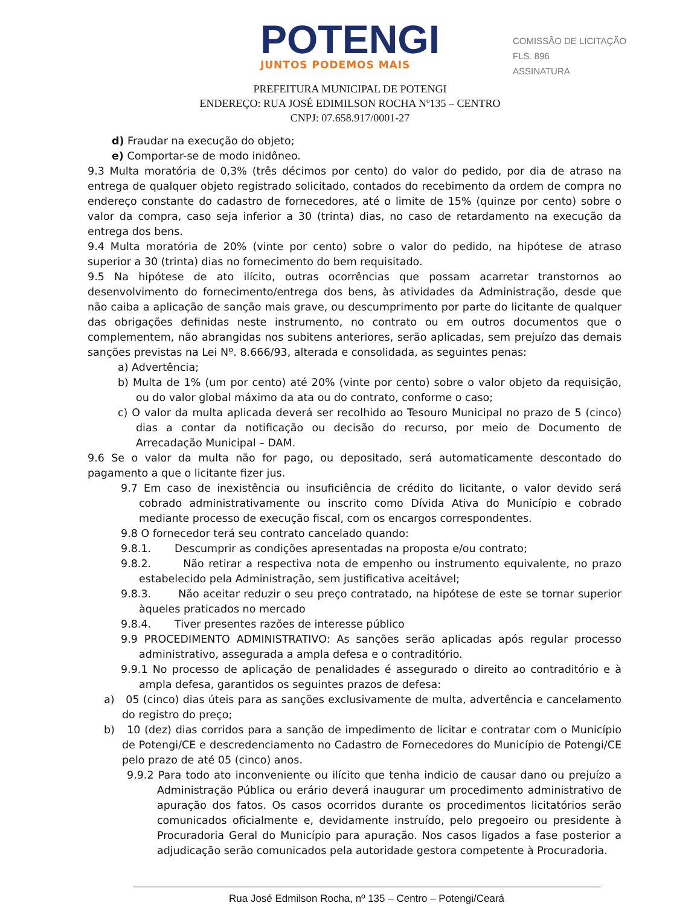POTENGI
JUNTOS PODEMOS MAIS
COMISSÃO DE LICITAÇÃO
FLS. 896
ASSINATURA
PREFEITURA MUNICIPAL DE POTENGI
ENDEREÇO: RUA JOSÉ EDIMILSON ROCHA Nº135 – CENTRO
CNPJ: 07.658.917/0001-27
d) Fraudar na execução do objeto;
e) Comportar-se de modo inidôneo.
9.3 Multa moratória de 0,3% (três décimos por cento) do valor do pedido, por dia de atraso na entrega de qualquer objeto registrado solicitado, contados do recebimento da ordem de compra no endereço constante do cadastro de fornecedores, até o limite de 15% (quinze por cento) sobre o valor da compra, caso seja inferior a 30 (trinta) dias, no caso de retardamento na execução da entrega dos bens.
9.4 Multa moratória de 20% (vinte por cento) sobre o valor do pedido, na hipótese de atraso superior a 30 (trinta) dias no fornecimento do bem requisitado.
9.5 Na hipótese de ato ilícito, outras ocorrências que possam acarretar transtornos ao desenvolvimento do fornecimento/entrega dos bens, às atividades da Administração, desde que não caiba a aplicação de sanção mais grave, ou descumprimento por parte do licitante de qualquer das obrigações definidas neste instrumento, no contrato ou em outros documentos que o complementem, não abrangidas nos subitens anteriores, serão aplicadas, sem prejuízo das demais sanções previstas na Lei Nº. 8.666/93, alterada e consolidada, as seguintes penas:
a) Advertência;
b) Multa de 1% (um por cento) até 20% (vinte por cento) sobre o valor objeto da requisição, ou do valor global máximo da ata ou do contrato, conforme o caso;
c) O valor da multa aplicada deverá ser recolhido ao Tesouro Municipal no prazo de 5 (cinco) dias a contar da notificação ou decisão do recurso, por meio de Documento de Arrecadação Municipal – DAM.
9.6 Se o valor da multa não for pago, ou depositado, será automaticamente descontado do pagamento a que o licitante fizer jus.
9.7 Em caso de inexistência ou insuficiência de crédito do licitante, o valor devido será cobrado administrativamente ou inscrito como Dívida Ativa do Município e cobrado mediante processo de execução fiscal, com os encargos correspondentes.
9.8 O fornecedor terá seu contrato cancelado quando:
9.8.1. Descumprir as condições apresentadas na proposta e/ou contrato;
9.8.2. Não retirar a respectiva nota de empenho ou instrumento equivalente, no prazo estabelecido pela Administração, sem justificativa aceitável;
9.8.3. Não aceitar reduzir o seu preço contratado, na hipótese de este se tornar superior àqueles praticados no mercado
9.8.4. Tiver presentes razões de interesse público
9.9 PROCEDIMENTO ADMINISTRATIVO: As sanções serão aplicadas após regular processo administrativo, assegurada a ampla defesa e o contraditório.
9.9.1 No processo de aplicação de penalidades é assegurado o direito ao contraditório e à ampla defesa, garantidos os seguintes prazos de defesa:
a) 05 (cinco) dias úteis para as sanções exclusivamente de multa, advertência e cancelamento do registro do preço;
b) 10 (dez) dias corridos para a sanção de impedimento de licitar e contratar com o Município de Potengi/CE e descredenciamento no Cadastro de Fornecedores do Município de Potengi/CE pelo prazo de até 05 (cinco) anos.
9.9.2 Para todo ato inconveniente ou ilícito que tenha indicio de causar dano ou prejuízo a Administração Pública ou erário deverá inaugurar um procedimento administrativo de apuração dos fatos. Os casos ocorridos durante os procedimentos licitatórios serão comunicados oficialmente e, devidamente instruído, pelo pregoeiro ou presidente à Procuradoria Geral do Município para apuração. Nos casos ligados a fase posterior a adjudicação serão comunicados pela autoridade gestora competente à Procuradoria.
Rua José Edmilson Rocha, nº 135 – Centro – Potengi/Ceará